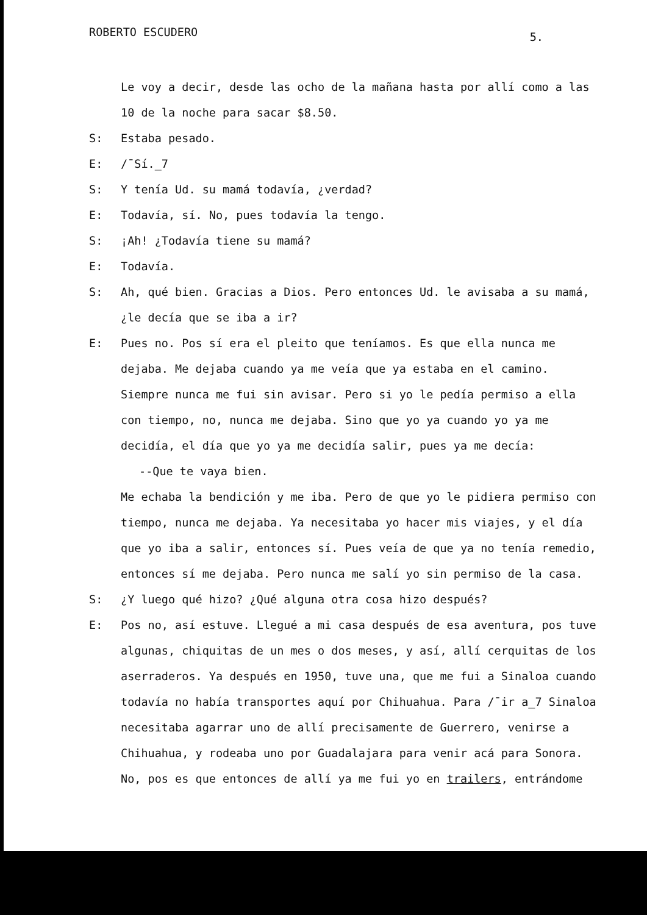ROBERTO ESCUDERO 5.
Le voy a decir, desde las ocho de la mañana hasta por allí como a las 10 de la noche para sacar $8.50.
S: Estaba pesado.
E: /¯Sí._7
S: Y tenía Ud. su mamá todavía, ¿verdad?
E: Todavía, sí. No, pues todavía la tengo.
S: ¡Ah! ¿Todavía tiene su mamá?
E: Todavía.
S: Ah, qué bien. Gracias a Dios. Pero entonces Ud. le avisaba a su mamá, ¿le decía que se iba a ir?
E: Pues no. Pos sí era el pleito que teníamos. Es que ella nunca me dejaba. Me dejaba cuando ya me veía que ya estaba en el camino. Siempre nunca me fui sin avisar. Pero si yo le pedía permiso a ella con tiempo, no, nunca me dejaba. Sino que yo ya cuando yo ya me decidía, el día que yo ya me decidía salir, pues ya me decía:
--Que te vaya bien.
Me echaba la bendición y me iba. Pero de que yo le pidiera permiso con tiempo, nunca me dejaba. Ya necesitaba yo hacer mis viajes, y el día que yo iba a salir, entonces sí. Pues veía de que ya no tenía remedio, entonces sí me dejaba. Pero nunca me salí yo sin permiso de la casa.
S: ¿Y luego qué hizo? ¿Qué alguna otra cosa hizo después?
E: Pos no, así estuve. Llegué a mi casa después de esa aventura, pos tuve algunas, chiquitas de un mes o dos meses, y así, allí cerquitas de los aserraderos. Ya después en 1950, tuve una, que me fui a Sinaloa cuando todavía no había transportes aquí por Chihuahua. Para /¯ir a_7 Sinaloa necesitaba agarrar uno de allí precisamente de Guerrero, venirse a Chihuahua, y rodeaba uno por Guadalajara para venir acá para Sonora. No, pos es que entonces de allí ya me fui yo en trailers, entrándome